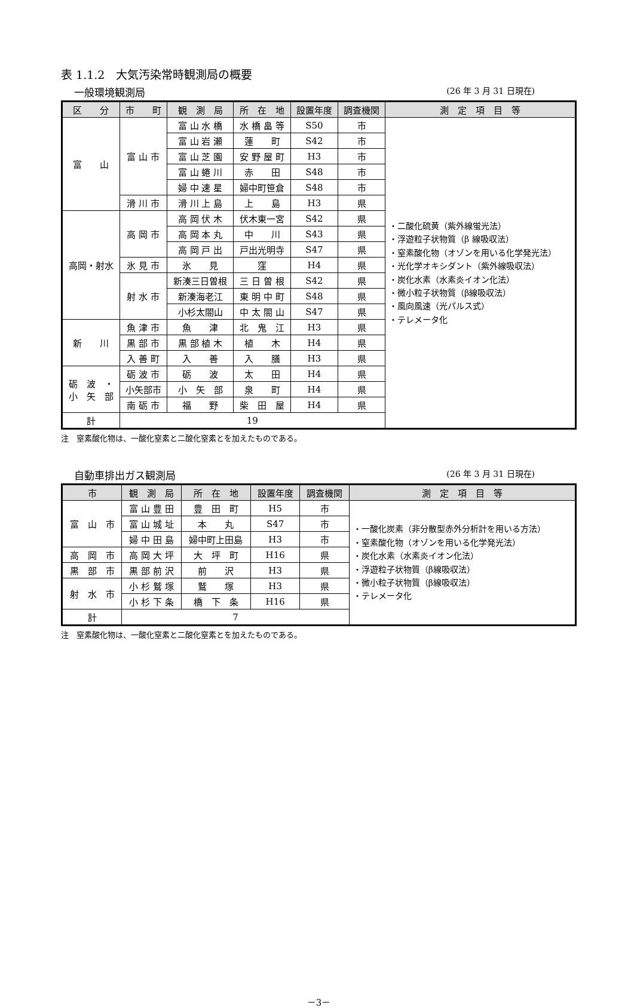表 1.1.2　大気汚染常時観測局の概要
一般環境観測局 (26 年 3 月 31 日現在)
| 区 分 | 市 町 | 観 測 局 | 所 在 地 | 設置年度 | 調査機関 | 測 定 項 目 等 |
| --- | --- | --- | --- | --- | --- | --- |
| 富 山 | 富 山 市 | 富 山 水 橋 | 水 橋 畠 等 | S50 | 市 | ・二酸化硫黄（紫外線蛍光法） ・浮遊粒子状物質（β 線吸収法） ・窒素酸化物（オゾンを用いる化学発光法） ・光化学オキシダント（紫外線吸収法） ・炭化水素（水素炎イオン化法） ・微小粒子状物質（β線吸収法） ・風向風速（光パルス式） ・テレメータ化 |
| | | 富 山 岩 瀬 | 蓮 町 | S42 | 市 | |
| | | 富 山 芝 園 | 安 野 屋 町 | H3 | 市 | |
| | | 富 山 蜷 川 | 赤 田 | S48 | 市 | |
| | | 婦 中 速 星 | 婦中町笹倉 | S48 | 市 | |
| | 滑 川 市 | 滑 川 上 島 | 上 島 | H3 | 県 | |
| 高岡・射水 | 高 岡 市 | 高 岡 伏 木 | 伏木東一宮 | S42 | 県 | |
| | | 高 岡 本 丸 | 中 川 | S43 | 県 | |
| | | 高 岡 戸 出 | 戸出光明寺 | S47 | 県 | |
| | 氷 見 市 | 氷 見 | 窪 | H4 | 県 | |
| | 射 水 市 | 新湊三日曽根 | 三 日 曽 根 | S42 | 県 | |
| | | 新湊海老江 | 東 明 中 町 | S48 | 県 | |
| | | 小杉太閤山 | 中 太 閤 山 | S47 | 県 | |
| 新 川 | 魚 津 市 | 魚 津 | 北 鬼 江 | H3 | 県 | |
| | 黒 部 市 | 黒 部 植 木 | 植 木 | H4 | 県 | |
| | 入 善 町 | 入 善 | 入 膳 | H3 | 県 | |
| 砺 波 ・ 小 矢 部 | 砺 波 市 | 砺 波 | 太 田 | H4 | 県 | |
| | 小矢部市 | 小 矢 部 | 泉 町 | H4 | 県 | |
| | 南 砺 市 | 福 野 | 柴 田 屋 | H4 | 県 | |
| 計 | 19 | | | | | |
注　窒素酸化物は、一酸化窒素と二酸化窒素とを加えたものである。
自動車排出ガス観測局 (26 年 3 月 31 日現在)
| 市 | 観 測 局 | 所 在 地 | 設置年度 | 調査機関 | 測 定 項 目 等 |
| --- | --- | --- | --- | --- | --- |
| 富 山 市 | 富 山 豊 田 | 豊 田 町 | H5 | 市 | ・一酸化炭素（非分散型赤外分析計を用いる方法） ・窒素酸化物（オゾンを用いる化学発光法） ・炭化水素（水素炎イオン化法） ・浮遊粒子状物質（β線吸収法） ・微小粒子状物質（β線吸収法） ・テレメータ化 |
| | 富 山 城 址 | 本 丸 | S47 | 市 | |
| | 婦 中 田 島 | 婦中町上田島 | H3 | 市 | |
| 高 岡 市 | 高 岡 大 坪 | 大 坪 町 | H16 | 県 | |
| 黒 部 市 | 黒 部 前 沢 | 前 沢 | H3 | 県 | |
| 射 水 市 | 小 杉 鷲 塚 | 鷲 塚 | H3 | 県 | |
| | 小 杉 下 条 | 橋 下 条 | H16 | 県 | |
| 計 | 7 | | | | |
注　窒素酸化物は、一酸化窒素と二酸化窒素とを加えたものである。
－3－